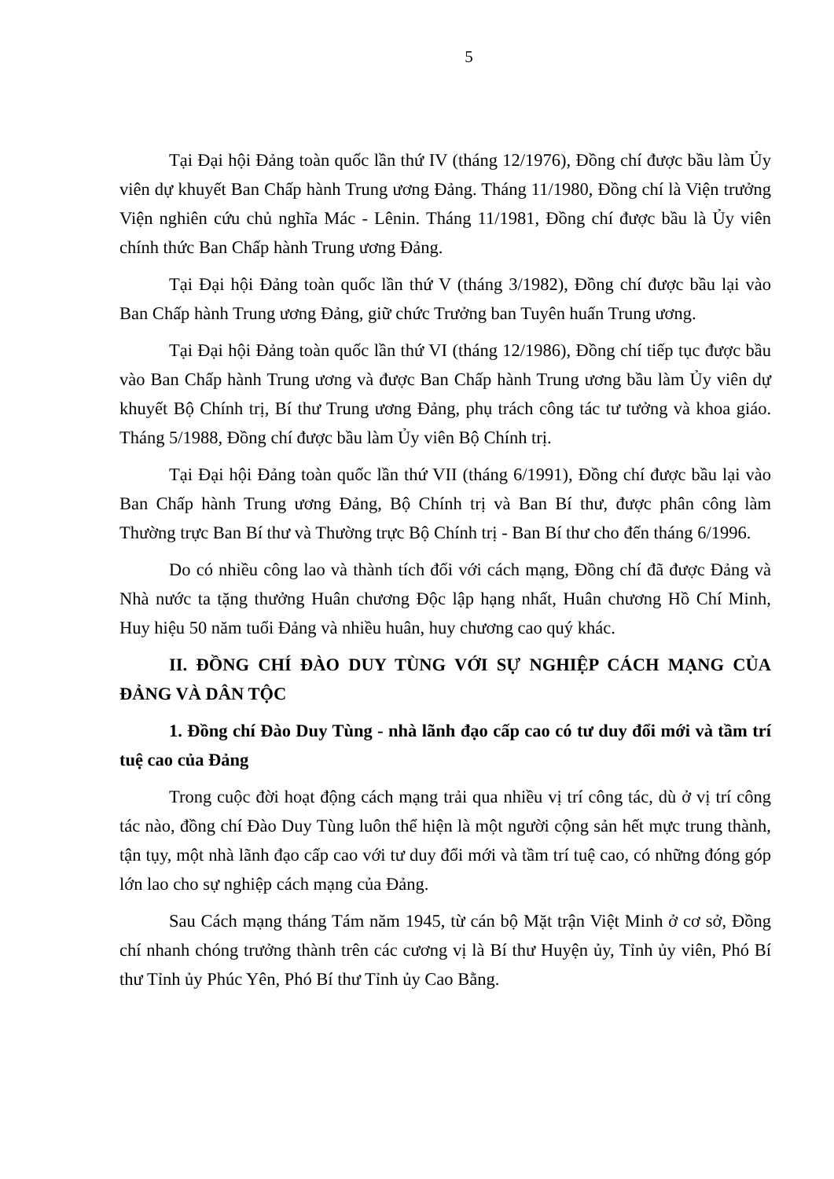5
Tại Đại hội Đảng toàn quốc lần thứ IV (tháng 12/1976), Đồng chí được bầu làm Ủy viên dự khuyết Ban Chấp hành Trung ương Đảng. Tháng 11/1980, Đồng chí là Viện trưởng Viện nghiên cứu chủ nghĩa Mác - Lênin. Tháng 11/1981, Đồng chí được bầu là Ủy viên chính thức Ban Chấp hành Trung ương Đảng.
Tại Đại hội Đảng toàn quốc lần thứ V (tháng 3/1982), Đồng chí được bầu lại vào Ban Chấp hành Trung ương Đảng, giữ chức Trưởng ban Tuyên huấn Trung ương.
Tại Đại hội Đảng toàn quốc lần thứ VI (tháng 12/1986), Đồng chí tiếp tục được bầu vào Ban Chấp hành Trung ương và được Ban Chấp hành Trung ương bầu làm Ủy viên dự khuyết Bộ Chính trị, Bí thư Trung ương Đảng, phụ trách công tác tư tưởng và khoa giáo. Tháng 5/1988, Đồng chí được bầu làm Ủy viên Bộ Chính trị.
Tại Đại hội Đảng toàn quốc lần thứ VII (tháng 6/1991), Đồng chí được bầu lại vào Ban Chấp hành Trung ương Đảng, Bộ Chính trị và Ban Bí thư, được phân công làm Thường trực Ban Bí thư và Thường trực Bộ Chính trị - Ban Bí thư cho đến tháng 6/1996.
Do có nhiều công lao và thành tích đối với cách mạng, Đồng chí đã được Đảng và Nhà nước ta tặng thưởng Huân chương Độc lập hạng nhất, Huân chương Hồ Chí Minh, Huy hiệu 50 năm tuổi Đảng và nhiều huân, huy chương cao quý khác.
II. ĐỒNG CHÍ ĐÀO DUY TÙNG VỚI SỰ NGHIỆP CÁCH MẠNG CỦA ĐẢNG VÀ DÂN TỘC
1. Đồng chí Đào Duy Tùng - nhà lãnh đạo cấp cao có tư duy đổi mới và tầm trí tuệ cao của Đảng
Trong cuộc đời hoạt động cách mạng trải qua nhiều vị trí công tác, dù ở vị trí công tác nào, đồng chí Đào Duy Tùng luôn thể hiện là một người cộng sản hết mực trung thành, tận tụy, một nhà lãnh đạo cấp cao với tư duy đổi mới và tầm trí tuệ cao, có những đóng góp lớn lao cho sự nghiệp cách mạng của Đảng.
Sau Cách mạng tháng Tám năm 1945, từ cán bộ Mặt trận Việt Minh ở cơ sở, Đồng chí nhanh chóng trưởng thành trên các cương vị là Bí thư Huyện ủy, Tỉnh ủy viên, Phó Bí thư Tỉnh ủy Phúc Yên, Phó Bí thư Tỉnh ủy Cao Bằng.